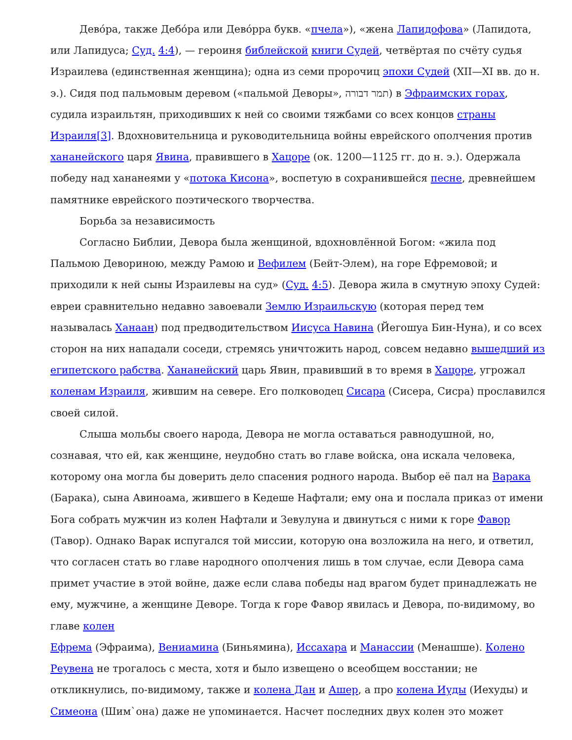Дево́ра, также Дебо́ра или Дево́рра букв. «пчела»), «жена Лапидофова» (Лапидота, или Лапидуса; Суд. 4:4), — героиня библейской книги Судей, четвёртая по счёту судья Израилева (единственная женщина); одна из семи пророчиц эпохи Судей (XII—XI вв. до н. э.). Сидя под пальмовым деревом («пальмой Деворы», תמר דבורה) в Эфраимских горах, судила израильтян, приходивших к ней со своими тяжбами со всех концов страны Израиля[3]. Вдохновительница и руководительница войны еврейского ополчения против хананейского царя Явина, правившего в Хацоре (ок. 1200—1125 гг. до н. э.). Одержала победу над хананеями у «потока Кисона», воспетую в сохранившейся песне, древнейшем памятнике еврейского поэтического творчества.
Борьба за независимость
Согласно Библии, Девора была женщиной, вдохновлённой Богом: «жила под Пальмою Девориною, между Рамою и Вефилем (Бейт-Элем), на горе Ефремовой; и приходили к ней сыны Израилевы на суд» (Суд. 4:5). Девора жила в смутную эпоху Судей: евреи сравнительно недавно завоевали Землю Израильскую (которая перед тем называлась Ханаан) под предводительством Иисуса Навина (Йегошуа Бин-Нуна), и со всех сторон на них нападали соседи, стремясь уничтожить народ, совсем недавно вышедший из египетского рабства. Хананейский царь Явин, правивший в то время в Хацоре, угрожал коленам Израиля, жившим на севере. Его полководец Сисара (Сисера, Сисра) прославился своей силой.
Слыша мольбы своего народа, Девора не могла оставаться равнодушной, но, сознавая, что ей, как женщине, неудобно стать во главе войска, она искала человека, которому она могла бы доверить дело спасения родного народа. Выбор её пал на Варака (Барака), сына Авиноама, жившего в Кедеше Нафтали; ему она и послала приказ от имени Бога собрать мужчин из колен Нафтали и Зевулуна и двинуться с ними к горе Фавор (Тавор). Однако Варак испугался той миссии, которую она возложила на него, и ответил, что согласен стать во главе народного ополчения лишь в том случае, если Девора сама примет участие в этой войне, даже если слава победы над врагом будет принадлежать не ему, мужчине, а женщине Деворе. Тогда к горе Фавор явилась и Девора, по-видимому, во главе колен
Ефрема (Эфраима), Вениамина (Биньямина), Иссахара и Манассии (Менашше). Колено Реувена не трогалось с места, хотя и было извещено о всеобщем восстании; не откликнулись, по-видимому, также и колена Дан и Ашер, а про колена Иуды (Иехуды) и Симеона (Шим`она) даже не упоминается. Насчет последних двух колен это может